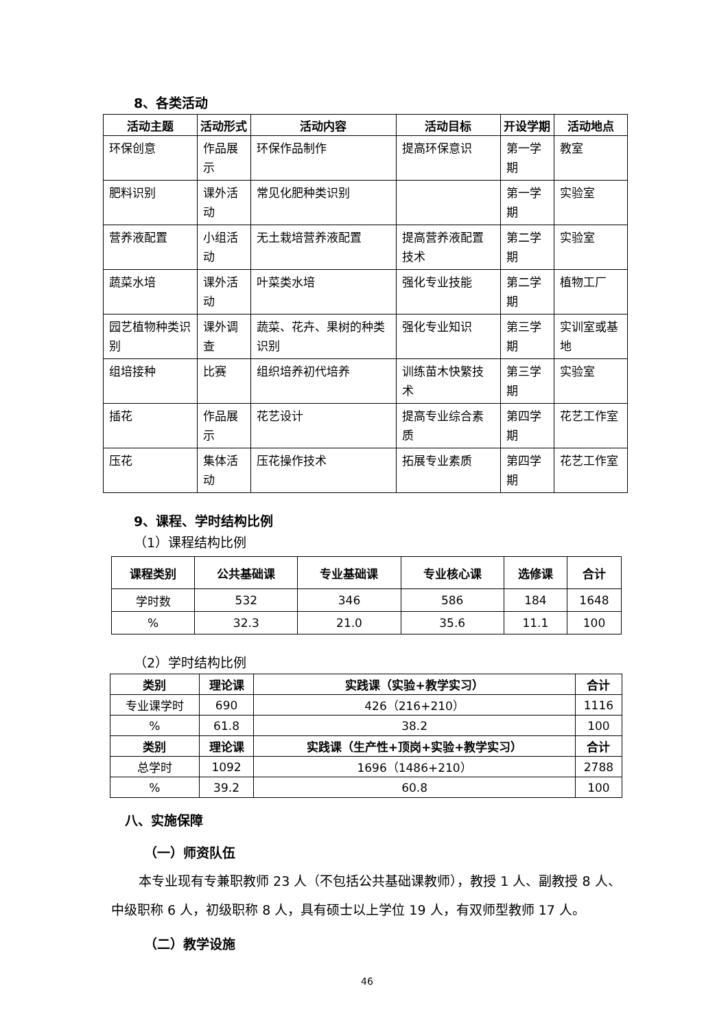8、各类活动
| 活动主题 | 活动形式 | 活动内容 | 活动目标 | 开设学期 | 活动地点 |
| --- | --- | --- | --- | --- | --- |
| 环保创意 | 作品展示 | 环保作品制作 | 提高环保意识 | 第一学期 | 教室 |
| 肥料识别 | 课外活动 | 常见化肥种类识别 | | 第一学期 | 实验室 |
| 营养液配置 | 小组活动 | 无土栽培营养液配置 | 提高营养液配置技术 | 第二学期 | 实验室 |
| 蔬菜水培 | 课外活动 | 叶菜类水培 | 强化专业技能 | 第二学期 | 植物工厂 |
| 园艺植物种类识别 | 课外调查 | 蔬菜、花卉、果树的种类识别 | 强化专业知识 | 第三学期 | 实训室或基地 |
| 组培接种 | 比赛 | 组织培养初代培养 | 训练苗木快繁技术 | 第三学期 | 实验室 |
| 插花 | 作品展示 | 花艺设计 | 提高专业综合素质 | 第四学期 | 花艺工作室 |
| 压花 | 集体活动 | 压花操作技术 | 拓展专业素质 | 第四学期 | 花艺工作室 |
9、课程、学时结构比例
（1）课程结构比例
| 课程类别 | 公共基础课 | 专业基础课 | 专业核心课 | 选修课 | 合计 |
| --- | --- | --- | --- | --- | --- |
| 学时数 | 532 | 346 | 586 | 184 | 1648 |
| % | 32.3 | 21.0 | 35.6 | 11.1 | 100 |
（2）学时结构比例
| 类别 | 理论课 | 实践课（实验+教学实习） | 合计 |
| --- | --- | --- | --- |
| 专业课学时 | 690 | 426（216+210） | 1116 |
| % | 61.8 | 38.2 | 100 |
| 类别 | 理论课 | 实践课（生产性+顶岗+实验+教学实习） | 合计 |
| 总学时 | 1092 | 1696（1486+210） | 2788 |
| % | 39.2 | 60.8 | 100 |
八、实施保障
（一）师资队伍
本专业现有专兼职教师 23 人（不包括公共基础课教师），教授 1 人、副教授 8 人、中级职称 6 人，初级职称 8 人，具有硕士以上学位 19 人，有双师型教师 17 人。
（二）教学设施
46